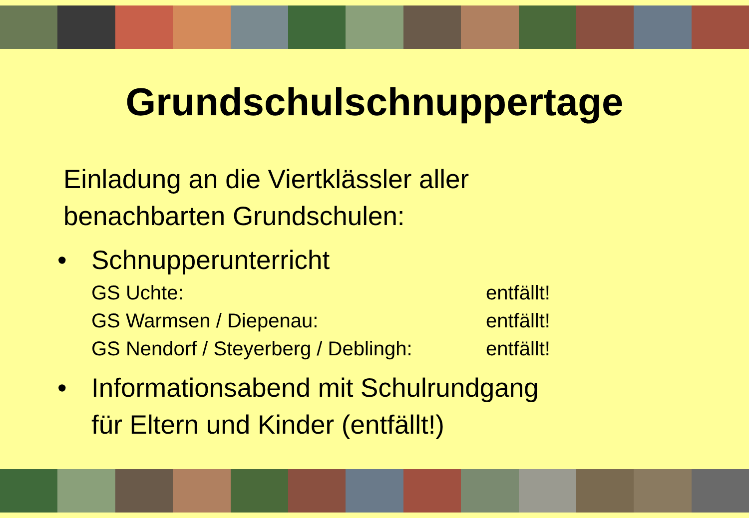Grundschulschnuppertage
Einladung an die Viertklässler aller
benachbarten Grundschulen:
• Schnupperunterricht
GS Uchte: entfällt! GS Warmsen / Diepenau: entfällt! GS Nendorf / Steyerberg / Deblingh: entfällt!
• Informationsabend mit Schulrundgang
für Eltern und Kinder (entfällt!)